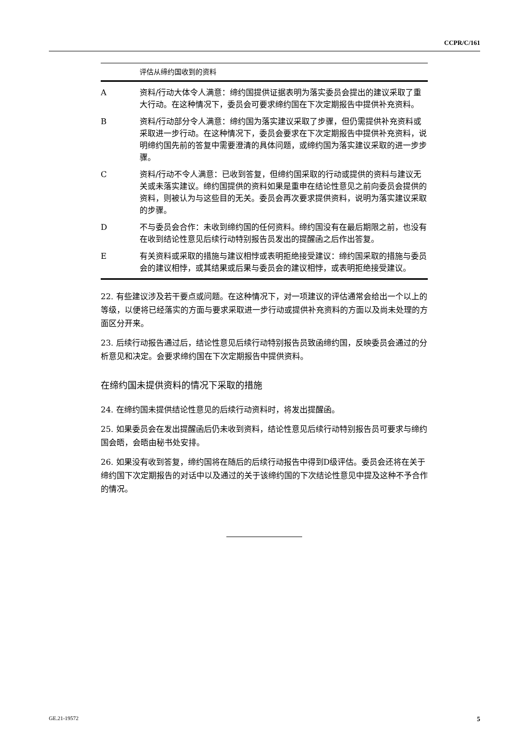CCPR/C/161
| 评估从缔约国收到的资料 | |
| --- | --- |
| A | 资料/行动大体令人满意： 缔约国提供证据表明为落实委员会提出的建议采取了重大行动。在这种情况下，委员会可要求缔约国在下次定期报告中提供补充资料。 |
| B | 资料/行动部分令人满意： 缔约国为落实建议采取了步骤，但仍需提供补充资料或采取进一步行动。在这种情况下，委员会要求在下次定期报告中提供补充资料，说明缔约国先前的答复中需要澄清的具体问题，或缔约国为落实建议采取的进一步步骤。 |
| C | 资料/行动不令人满意： 已收到答复，但缔约国采取的行动或提供的资料与建议无关或未落实建议。缔约国提供的资料如果是重申在结论性意见之前向委员会提供的资料，则被认为与这些目的无关。委员会再次要求提供资料，说明为落实建议采取的步骤。 |
| D | 不与委员会合作： 未收到缔约国的任何资料。缔约国没有在最后期限之前，也没有在收到结论性意见后续行动特别报告员发出的提醒函之后作出答复。 |
| E | 有关资料或采取的措施与建议相悖或表明拒绝接受建议： 缔约国采取的措施与委员会的建议相悖，或其结果或后果与委员会的建议相悖，或表明拒绝接受建议。 |
22. 有些建议涉及若干要点或问题。在这种情况下，对一项建议的评估通常会给出一个以上的等级，以便将已经落实的方面与要求采取进一步行动或提供补充资料的方面以及尚未处理的方面区分开来。
23. 后续行动报告通过后，结论性意见后续行动特别报告员致函缔约国，反映委员会通过的分析意见和决定。会要求缔约国在下次定期报告中提供资料。
在缔约国未提供资料的情况下采取的措施
24. 在缔约国未提供结论性意见的后续行动资料时，将发出提醒函。
25. 如果委员会在发出提醒函后仍未收到资料，结论性意见后续行动特别报告员可要求与缔约国会晤，会晤由秘书处安排。
26. 如果没有收到答复，缔约国将在随后的后续行动报告中得到D级评估。委员会还将在关于缔约国下次定期报告的对话中以及通过的关于该缔约国的下次结论性意见中提及这种不予合作的情况。
GE.21-19572 5